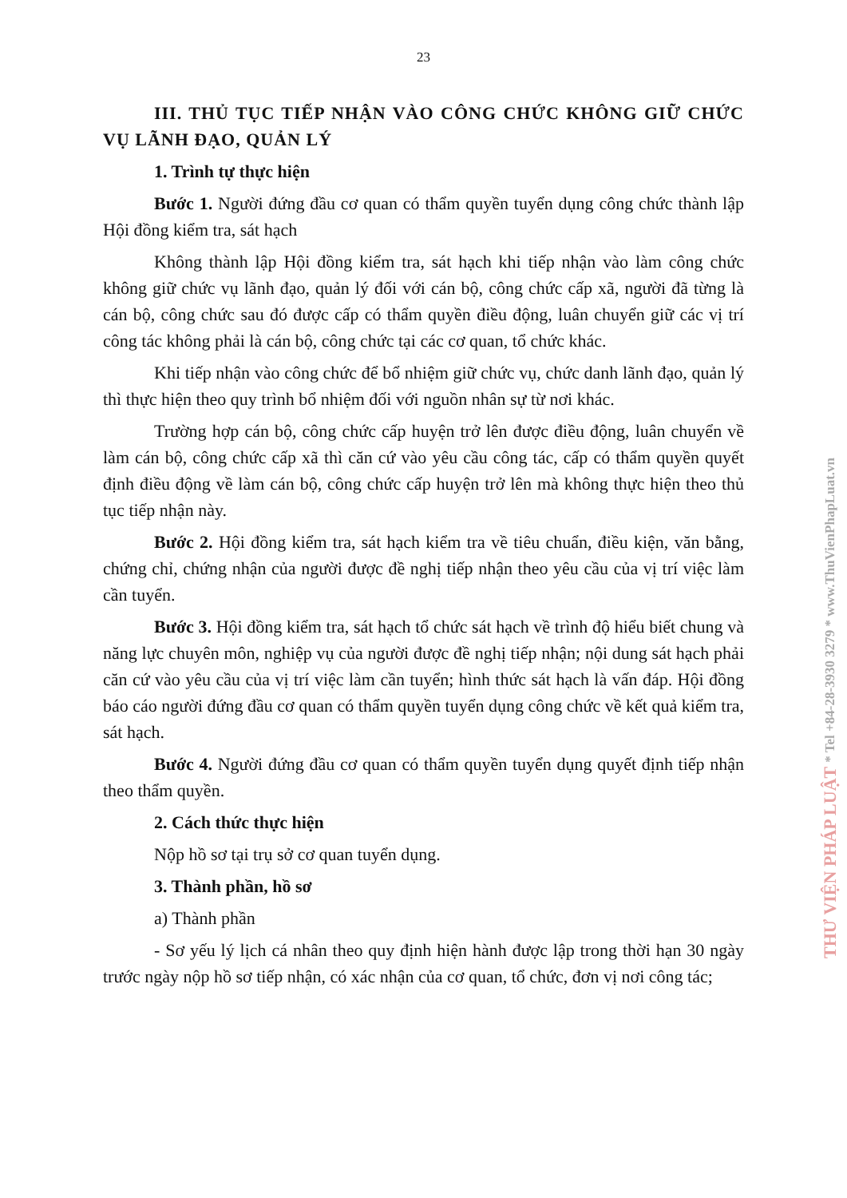23
III. THỦ TỤC TIẾP NHẬN VÀO CÔNG CHỨC KHÔNG GIỮ CHỨC VỤ LÃNH ĐẠO, QUẢN LÝ
1. Trình tự thực hiện
Bước 1. Người đứng đầu cơ quan có thẩm quyền tuyển dụng công chức thành lập Hội đồng kiểm tra, sát hạch
Không thành lập Hội đồng kiểm tra, sát hạch khi tiếp nhận vào làm công chức không giữ chức vụ lãnh đạo, quản lý đối với cán bộ, công chức cấp xã, người đã từng là cán bộ, công chức sau đó được cấp có thẩm quyền điều động, luân chuyển giữ các vị trí công tác không phải là cán bộ, công chức tại các cơ quan, tổ chức khác.
Khi tiếp nhận vào công chức để bổ nhiệm giữ chức vụ, chức danh lãnh đạo, quản lý thì thực hiện theo quy trình bổ nhiệm đối với nguồn nhân sự từ nơi khác.
Trường hợp cán bộ, công chức cấp huyện trở lên được điều động, luân chuyển về làm cán bộ, công chức cấp xã thì căn cứ vào yêu cầu công tác, cấp có thẩm quyền quyết định điều động về làm cán bộ, công chức cấp huyện trở lên mà không thực hiện theo thủ tục tiếp nhận này.
Bước 2. Hội đồng kiểm tra, sát hạch kiểm tra về tiêu chuẩn, điều kiện, văn bằng, chứng chỉ, chứng nhận của người được đề nghị tiếp nhận theo yêu cầu của vị trí việc làm cần tuyển.
Bước 3. Hội đồng kiểm tra, sát hạch tổ chức sát hạch về trình độ hiểu biết chung và năng lực chuyên môn, nghiệp vụ của người được đề nghị tiếp nhận; nội dung sát hạch phải căn cứ vào yêu cầu của vị trí việc làm cần tuyển; hình thức sát hạch là vấn đáp. Hội đồng báo cáo người đứng đầu cơ quan có thẩm quyền tuyển dụng công chức về kết quả kiểm tra, sát hạch.
Bước 4. Người đứng đầu cơ quan có thẩm quyền tuyển dụng quyết định tiếp nhận theo thẩm quyền.
2. Cách thức thực hiện
Nộp hồ sơ tại trụ sở cơ quan tuyển dụng.
3. Thành phần, hồ sơ
a) Thành phần
- Sơ yếu lý lịch cá nhân theo quy định hiện hành được lập trong thời hạn 30 ngày trước ngày nộp hồ sơ tiếp nhận, có xác nhận của cơ quan, tổ chức, đơn vị nơi công tác;
THƯ VIỆN PHÁP LUẬT * Tel +84-28-3930 3279 * www.ThuVienPhapLuat.vn